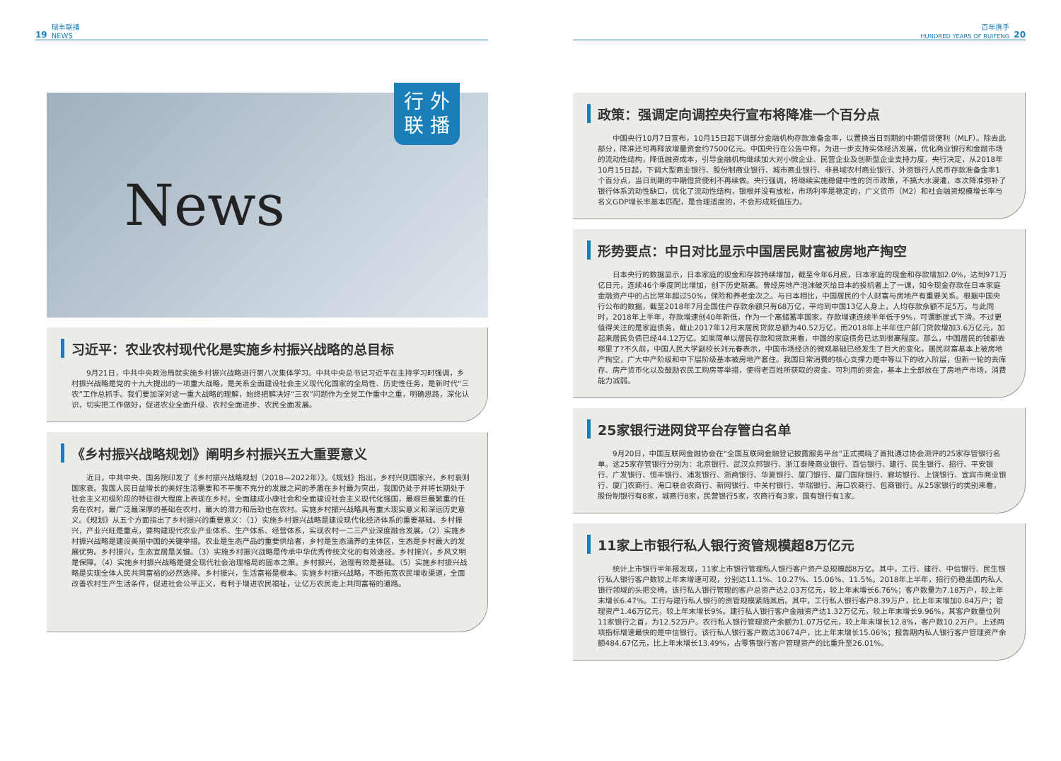19 瑞丰联播
NEWS
News
行 外
联 播
习近平：农业农村现代化是实施乡村振兴战略的总目标
9月21日，中共中央政治局就实施乡村振兴战略进行第八次集体学习。中共中央总书记习近平在主持学习时强调，乡村振兴战略是党的十九大提出的一项重大战略，是关系全面建设社会主义现代化国家的全局性、历史性任务，是新时代“三农”工作总抓手。我们要加深对这一重大战略的理解，始终把解决好“三农”问题作为全党工作重中之重，明确思路，深化认识，切实把工作做好，促进农业全面升级、农村全面进步、农民全面发展。
《乡村振兴战略规划》阐明乡村振兴五大重要意义
近日，中共中央、国务院印发了《乡村振兴战略规划（2018—2022年）》。《规划》指出，乡村兴则国家兴，乡村衰则国家衰。我国人民日益增长的美好生活需要和不平衡不充分的发展之间的矛盾在乡村最为突出，我国仍处于并将长期处于社会主义初级阶段的特征很大程度上表现在乡村。全面建成小康社会和全面建设社会主义现代化强国，最艰巨最繁重的任务在农村，最广泛最深厚的基础在农村，最大的潜力和后劲也在农村。实施乡村振兴战略具有重大现实意义和深远历史意义。《规划》从五个方面指出了乡村振兴的重要意义：（1）实施乡村振兴战略是建设现代化经济体系的重要基础。乡村振兴，产业兴旺是重点，要构建现代农业产业体系、生产体系、经营体系，实现农村一二三产业深度融合发展。（2）实施乡村振兴战略是建设美丽中国的关键举措。农业是生态产品的重要供给者，乡村是生态涵养的主体区，生态是乡村最大的发展优势。乡村振兴，生态宜居是关键。（3）实施乡村振兴战略是传承中华优秀传统文化的有效途径。乡村振兴，乡风文明是保障。（4）实施乡村振兴战略是健全现代社会治理格局的固本之策。乡村振兴，治理有效是基础。（5）实施乡村振兴战略是实现全体人民共同富裕的必然选择。乡村振兴，生活富裕是根本。实施乡村振兴战略，不断拓宽农民增收渠道，全面改善农村生产生活条件，促进社会公平正义，有利于增进农民福祉，让亿万农民走上共同富裕的道路。
百年携手
HUNDRED YEARS OF RUIFENG 20
政策：强调定向调控央行宣布将降准一个百分点
中国央行10月7日宣布，10月15日起下调部分金融机构存款准备金率，以置换当日到期的中期借贷便利（MLF）。除去此部分，降准还可再释放增量资金约7500亿元。中国央行在公告中称，为进一步支持实体经济发展，优化商业银行和金融市场的流动性结构，降低融资成本，引导金融机构继续加大对小微企业、民营企业及创新型企业支持力度，央行决定，从2018年10月15日起，下调大型商业银行、股份制商业银行、城市商业银行、非县域农村商业银行、外资银行人民币存款准备金率1个百分点，当日到期的中期借贷便利不再续做。央行强调，将继续实施稳健中性的货币政策，不搞大水漫灌，本次降准弥补了银行体系流动性缺口，优化了流动性结构，银根并没有放松，市场利率是稳定的，广义货币（M2）和社会融资规模增长率与名义GDP增长率基本匹配，是合理适度的，不会形成贬值压力。
形势要点：中日对比显示中国居民财富被房地产掏空
日本央行的数据显示，日本家庭的现金和存款持续增加，截至今年6月底，日本家庭的现金和存款增加2.0%，达到971万亿日元，连续46个季度同比增加，创下历史新高。曾经房地产泡沫破灭给日本的投机者上了一课，如今现金存款在日本家庭金融资产中的占比常年超过50%，保险和养老金次之。与日本相比，中国居民的个人财富与房地产有重要关系。根据中国央行公布的数据，截至2018年7月全国住户存款余额只有68万亿，平均到中国13亿人身上，人均存款余额不足5万。与此同时，2018年上半年，存款增速创40年新低，作为一个高储蓄率国家，存款增速连续半年低于9%，可谓断崖式下滑。不过更值得关注的是家庭债务，截止2017年12月末居民贷款总额为40.52万亿，而2018年上半年住户部门贷款增加3.6万亿元，加起来居民负债已经44.12万亿。如果简单以居民存款和贷款来看，中国的家庭债务已达到很高程度。那么，中国居民的钱都去哪里了?不久前，中国人民大学副校长刘元春表示，中国市场经济的微观基础已经发生了巨大的变化，居民财富基本上被房地产掏空，广大中产阶级和中下层阶级基本被房地产套住。我国日常消费的核心支撑力是中等以下的收入阶层，但新一轮的去库存、房产货币化以及鼓励农民工购房等举措，使得老百姓所获取的资金、可利用的资金，基本上全部放在了房地产市场，消费能力减弱。
25家银行进网贷平台存管白名单
9月20日，中国互联网金融协会在“全国互联网金融登记披露服务平台”正式揭晓了首批通过协会测评的25家存管银行名单。这25家存管银行分别为：北京银行、武汉众邦银行、浙江泰隆商业银行、百信银行、建行、民生银行、招行、平安银行、广发银行、恒丰银行、浦发银行、浙商银行、华夏银行、厦门银行、厦门国际银行、廊坊银行、上饶银行、宜宾市商业银行、厦门农商行、海口联合农商行、新网银行、中关村银行、华瑞银行、海口农商行、包商银行。从25家银行的类别来看，股份制银行有8家，城商行8家，民营银行5家，农商行有3家，国有银行有1家。
11家上市银行私人银行资管规模超8万亿元
统计上市银行半年报发现，11家上市银行管理私人银行客户资产总规模超8万亿。其中，工行、建行、中信银行、民生银行私人银行客户数较上年末增速可观，分别达11.1%、10.27%、15.06%、11.5%。2018年上半年，招行仍稳坐国内私人银行领域的头把交椅。该行私人银行管理的客户总资产达2.03万亿元，较上年末增长6.76%；客户数量为7.18万户，较上年末增长6.47%。工行与建行私人银行的资管规模紧随其后。其中，工行私人银行客户8.39万户，比上年末增加0.84万户；管理资产1.46万亿元，较上年末增长9%。建行私人银行客户金融资产达1.32万亿元，较上年末增长9.96%，其客户数量位列11家银行之首，为12.52万户。农行私人银行管理资产余额为1.07万亿元，较上年末增长12.8%，客户数10.2万户。上述两项指标增速最快的是中信银行。该行私人银行客户数达30674户，比上年末增长15.06%；报告期内私人银行客户管理资产余额484.67亿元，比上年末增长13.49%，占零售银行客户管理资产的比重升至26.01%。